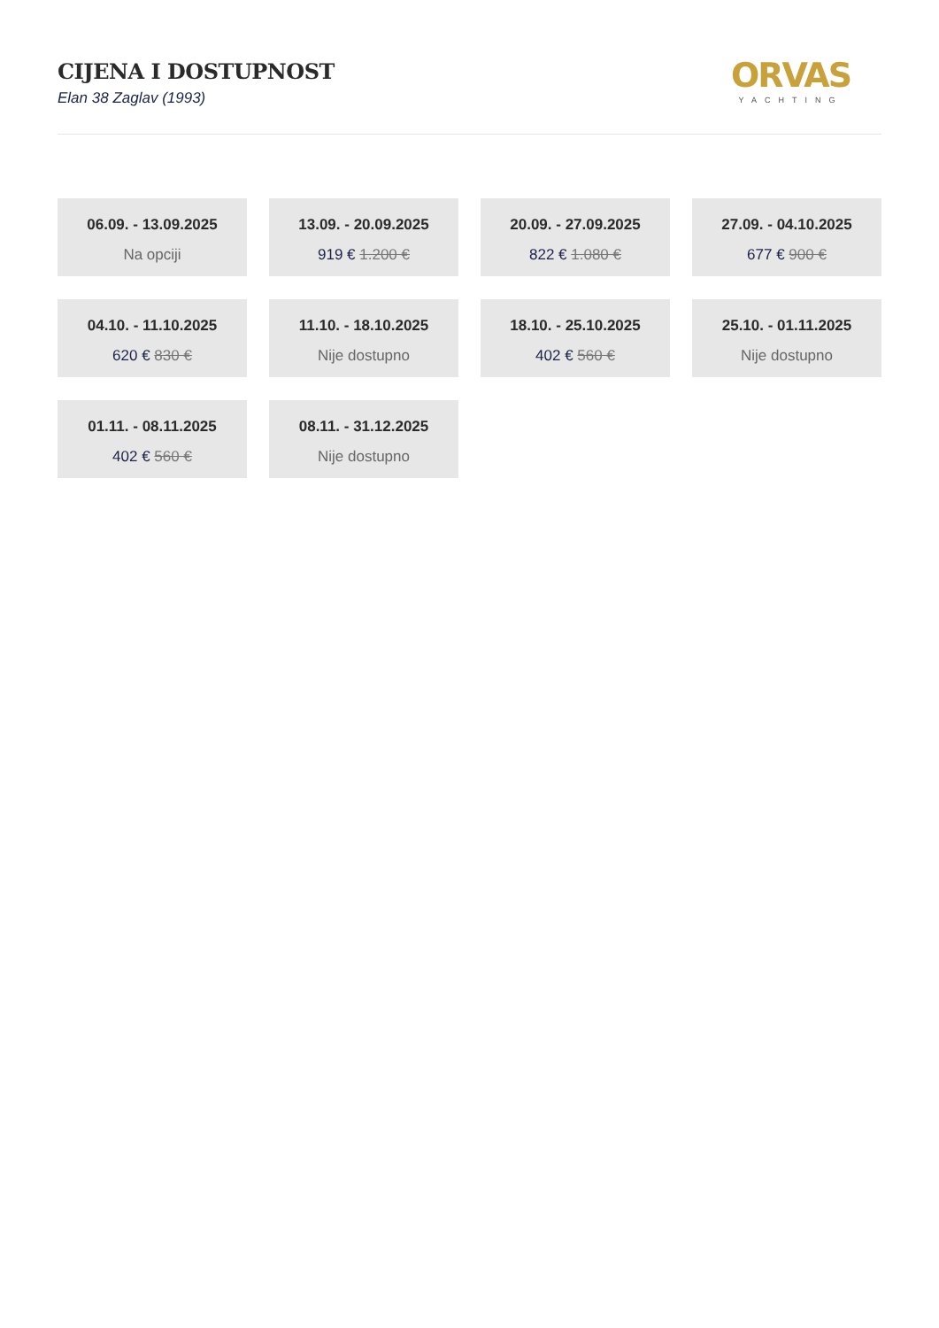CIJENA I DOSTUPNOST
Elan 38 Zaglav (1993)
ORVAS
YACHTING
06.09. - 13.09.2025
Na opciji
13.09. - 20.09.2025
919 € 1.200 €
20.09. - 27.09.2025
822 € 1.080 €
27.09. - 04.10.2025
677 € 900 €
04.10. - 11.10.2025
620 € 830 €
11.10. - 18.10.2025
Nije dostupno
18.10. - 25.10.2025
402 € 560 €
25.10. - 01.11.2025
Nije dostupno
01.11. - 08.11.2025
402 € 560 €
08.11. - 31.12.2025
Nije dostupno